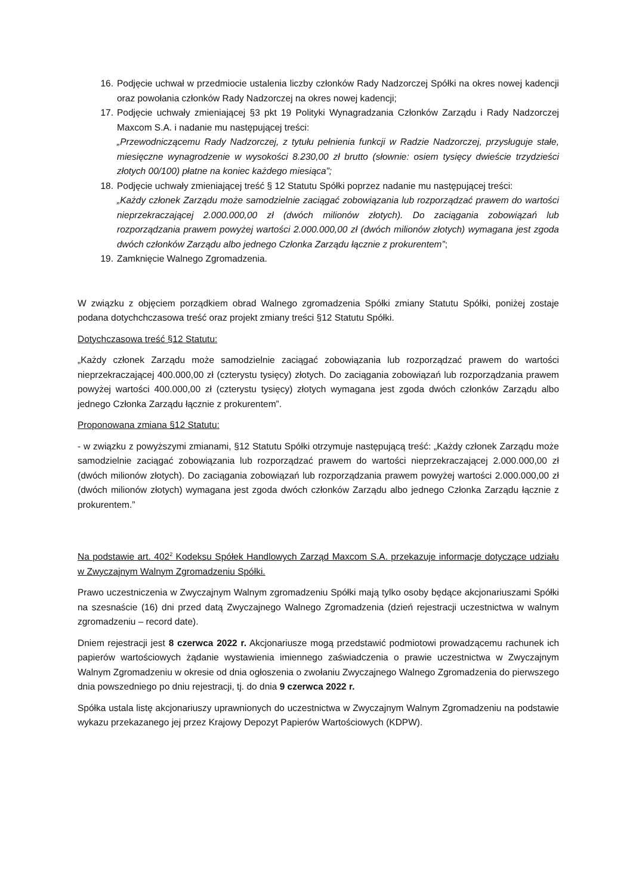16. Podjęcie uchwał w przedmiocie ustalenia liczby członków Rady Nadzorczej Spółki na okres nowej kadencji oraz powołania członków Rady Nadzorczej na okres nowej kadencji;
17. Podjęcie uchwały zmieniającej §3 pkt 19 Polityki Wynagradzania Członków Zarządu i Rady Nadzorczej Maxcom S.A. i nadanie mu następującej treści:
„Przewodniczącemu Rady Nadzorczej, z tytułu pełnienia funkcji w Radzie Nadzorczej, przysługuje stałe, miesięczne wynagrodzenie w wysokości 8.230,00 zł brutto (słownie: osiem tysięcy dwieście trzydzieści złotych 00/100) płatne na koniec każdego miesiąca”;
18. Podjęcie uchwały zmieniającej treść § 12 Statutu Spółki poprzez nadanie mu następującej treści:
„Każdy członek Zarządu może samodzielnie zaciągać zobowiązania lub rozporządzać prawem do wartości nieprzekraczającej 2.000.000,00 zł (dwóch milionów złotych). Do zaciągania zobowiązań lub rozporządzania prawem powyżej wartości 2.000.000,00 zł (dwóch milionów złotych) wymagana jest zgoda dwóch członków Zarządu albo jednego Członka Zarządu łącznie z prokurentem”;
19. Zamknięcie Walnego Zgromadzenia.
W związku z objęciem porządkiem obrad Walnego zgromadzenia Spółki zmiany Statutu Spółki, poniżej zostaje podana dotychchczasowa treść oraz projekt zmiany treści §12 Statutu Spółki.
Dotychczasowa treść §12 Statutu:
„Każdy członek Zarządu może samodzielnie zaciągać zobowiązania lub rozporządzać prawem do wartości nieprzekraczającej 400.000,00 zł (czterystu tysięcy) złotych. Do zaciągania zobowiązań lub rozporządzania prawem powyżej wartości 400.000,00 zł (czterystu tysięcy) złotych wymagana jest zgoda dwóch członków Zarządu albo jednego Członka Zarządu łącznie z prokurentem”.
Proponowana zmiana §12 Statutu:
- w związku z powyższymi zmianami, §12 Statutu Spółki otrzymuje następującą treść: „Każdy członek Zarządu może samodzielnie zaciągać zobowiązania lub rozporządzać prawem do wartości nieprzekraczającej 2.000.000,00 zł (dwóch milionów złotych). Do zaciągania zobowiązań lub rozporządzania prawem powyżej wartości 2.000.000,00 zł (dwóch milionów złotych) wymagana jest zgoda dwóch członków Zarządu albo jednego Członka Zarządu łącznie z prokurentem.”
Na podstawie art. 402<sup>2</sup> Kodeksu Spółek Handlowych Zarząd Maxcom S.A. przekazuje informacje dotyczące udziału w Zwyczajnym Walnym Zgromadzeniu Spółki.
Prawo uczestniczenia w Zwyczajnym Walnym zgromadzeniu Spółki mają tylko osoby będące akcjonariuszami Spółki na szesnaście (16) dni przed datą Zwyczajnego Walnego Zgromadzenia (dzień rejestracji uczestnictwa w walnym zgromadzeniu – record date).
Dniem rejestracji jest 8 czerwca 2022 r. Akcjonariusze mogą przedstawić podmiotowi prowadzącemu rachunek ich papierów wartościowych żądanie wystawienia imiennego zaświadczenia o prawie uczestnictwa w Zwyczajnym Walnym Zgromadzeniu w okresie od dnia ogłoszenia o zwołaniu Zwyczajnego Walnego Zgromadzenia do pierwszego dnia powszedniego po dniu rejestracji, tj. do dnia 9 czerwca 2022 r.
Spółka ustala listę akcjonariuszy uprawnionych do uczestnictwa w Zwyczajnym Walnym Zgromadzeniu na podstawie wykazu przekazanego jej przez Krajowy Depozyt Papierów Wartościowych (KDPW).